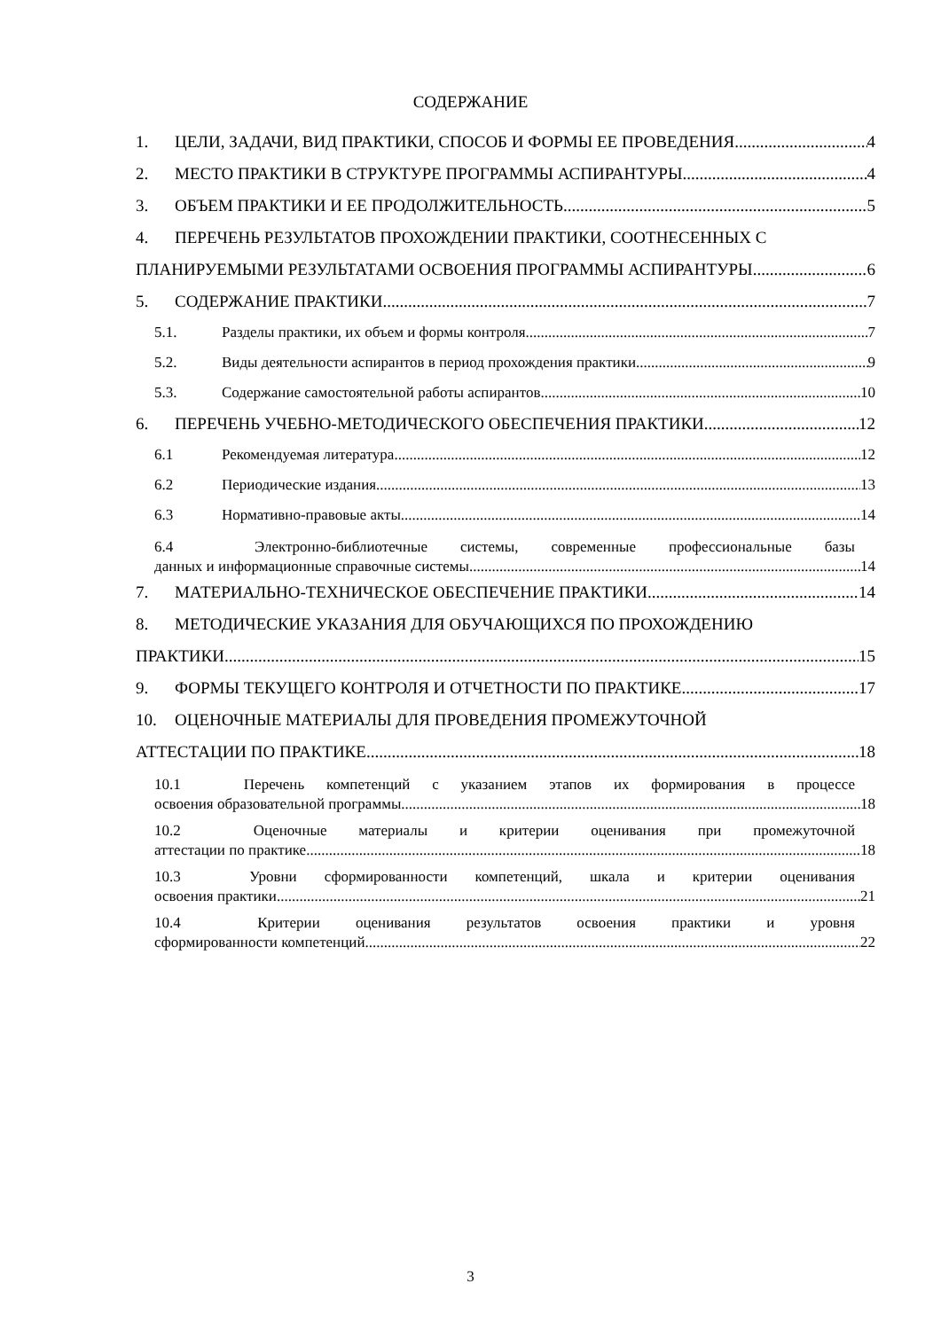СОДЕРЖАНИЕ
1. ЦЕЛИ, ЗАДАЧИ, ВИД ПРАКТИКИ, СПОСОБ И ФОРМЫ ЕЕ ПРОВЕДЕНИЯ 4
2. МЕСТО ПРАКТИКИ В СТРУКТУРЕ ПРОГРАММЫ АСПИРАНТУРЫ 4
3. ОБЪЕМ ПРАКТИКИ И ЕЕ ПРОДОЛЖИТЕЛЬНОСТЬ 5
4. ПЕРЕЧЕНЬ РЕЗУЛЬТАТОВ ПРОХОЖДЕНИИ ПРАКТИКИ, СООТНЕСЕННЫХ С
ПЛАНИРУЕМЫМИ РЕЗУЛЬТАТАМИ ОСВОЕНИЯ ПРОГРАММЫ АСПИРАНТУРЫ 6
5. СОДЕРЖАНИЕ ПРАКТИКИ 7
5.1. Разделы практики, их объем и формы контроля 7
5.2. Виды деятельности аспирантов в период прохождения практики 9
5.3. Содержание самостоятельной работы аспирантов 10
6. ПЕРЕЧЕНЬ УЧЕБНО-МЕТОДИЧЕСКОГО ОБЕСПЕЧЕНИЯ ПРАКТИКИ 12
6.1 Рекомендуемая литература 12
6.2 Периодические издания 13
6.3 Нормативно-правовые акты 14
6.4 Электронно-библиотечные системы, современные профессиональные базы
данных и информационные справочные системы 14
7. МАТЕРИАЛЬНО-ТЕХНИЧЕСКОЕ ОБЕСПЕЧЕНИЕ ПРАКТИКИ 14
8. МЕТОДИЧЕСКИЕ УКАЗАНИЯ ДЛЯ ОБУЧАЮЩИХСЯ ПО ПРОХОЖДЕНИЮ
ПРАКТИКИ 15
9. ФОРМЫ ТЕКУЩЕГО КОНТРОЛЯ И ОТЧЕТНОСТИ ПО ПРАКТИКЕ 17
10. ОЦЕНОЧНЫЕ МАТЕРИАЛЫ ДЛЯ ПРОВЕДЕНИЯ ПРОМЕЖУТОЧНОЙ
АТТЕСТАЦИИ ПО ПРАКТИКЕ 18
10.1 Перечень компетенций с указанием этапов их формирования в процессе
освоения образовательной программы 18
10.2 Оценочные материалы и критерии оценивания при промежуточной
аттестации по практике 18
10.3 Уровни сформированности компетенций, шкала и критерии оценивания
освоения практики 21
10.4 Критерии оценивания результатов освоения практики и уровня
сформированности компетенций 22
3